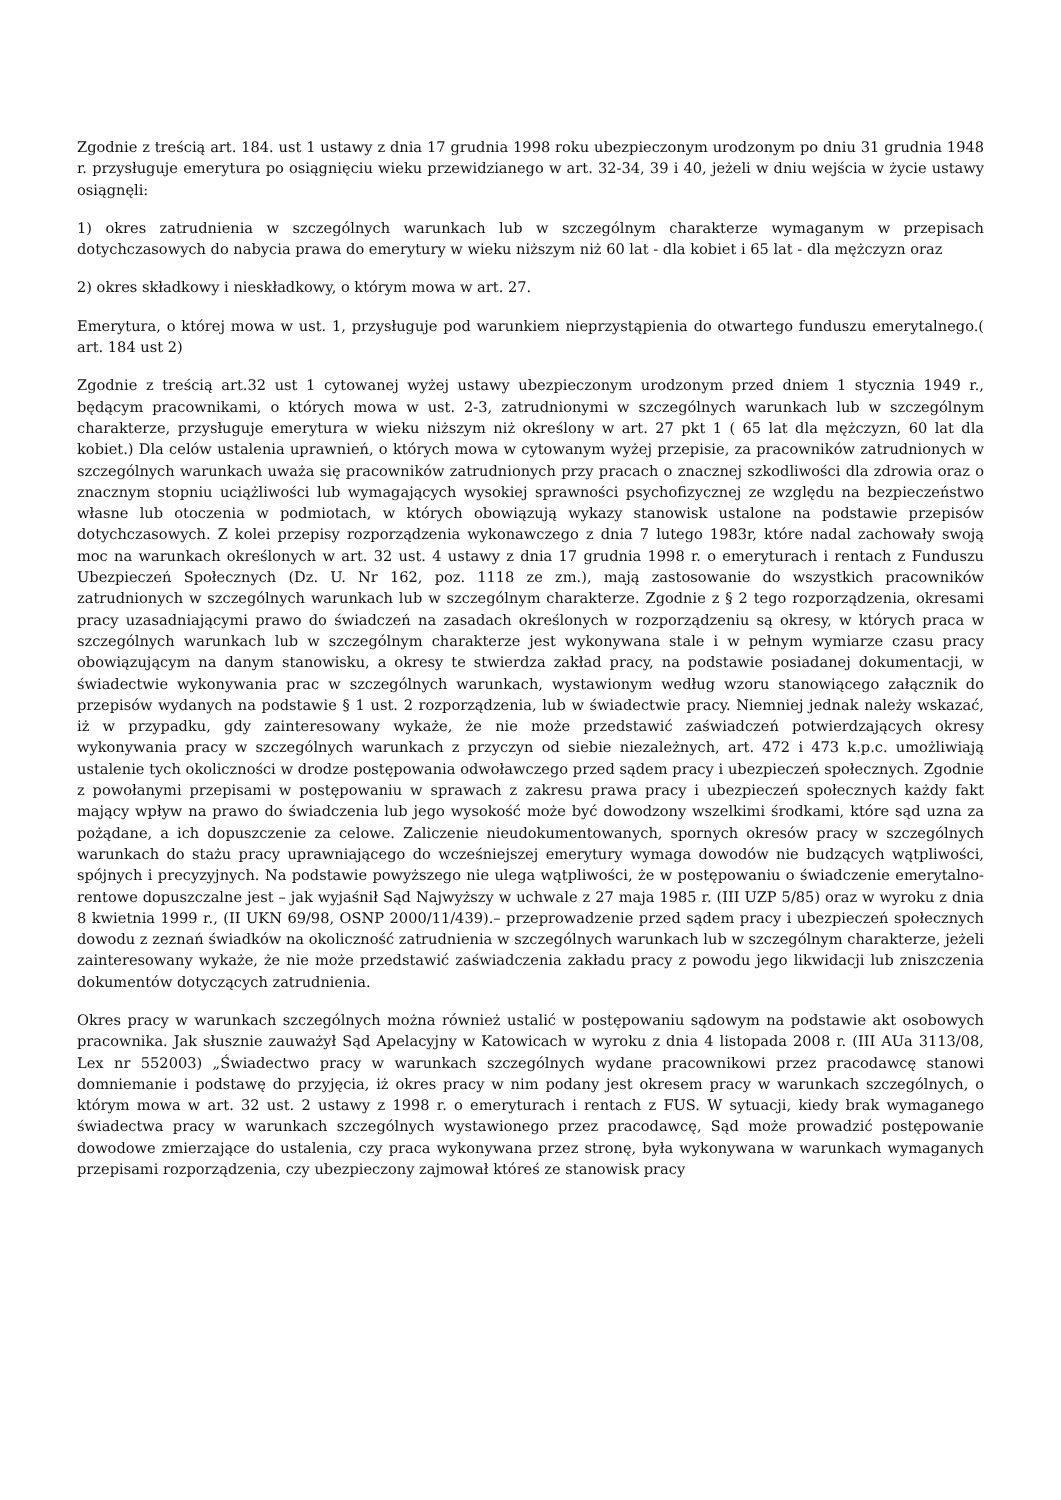Zgodnie z treścią art. 184. ust 1 ustawy z dnia 17 grudnia 1998 roku ubezpieczonym urodzonym po dniu 31 grudnia 1948 r. przysługuje emerytura po osiągnięciu wieku przewidzianego w art. 32-34, 39 i 40, jeżeli w dniu wejścia w życie ustawy osiągnęli:
1) okres zatrudnienia w szczególnych warunkach lub w szczególnym charakterze wymaganym w przepisach dotychczasowych do nabycia prawa do emerytury w wieku niższym niż 60 lat - dla kobiet i 65 lat - dla mężczyzn oraz
2) okres składkowy i nieskładkowy, o którym mowa w art. 27.
Emerytura, o której mowa w ust. 1, przysługuje pod warunkiem nieprzystąpienia do otwartego funduszu emerytalnego.( art. 184 ust 2)
Zgodnie z treścią art.32 ust 1 cytowanej wyżej ustawy ubezpieczonym urodzonym przed dniem 1 stycznia 1949 r., będącym pracownikami, o których mowa w ust. 2-3, zatrudnionymi w szczególnych warunkach lub w szczególnym charakterze, przysługuje emerytura w wieku niższym niż określony w art. 27 pkt 1 ( 65 lat dla mężczyzn, 60 lat dla kobiet.) Dla celów ustalenia uprawnień, o których mowa w cytowanym wyżej przepisie, za pracowników zatrudnionych w szczególnych warunkach uważa się pracowników zatrudnionych przy pracach o znacznej szkodliwości dla zdrowia oraz o znacznym stopniu uciążliwości lub wymagających wysokiej sprawności psychofizycznej ze względu na bezpieczeństwo własne lub otoczenia w podmiotach, w których obowiązują wykazy stanowisk ustalone na podstawie przepisów dotychczasowych. Z kolei przepisy rozporządzenia wykonawczego z dnia 7 lutego 1983r, które nadal zachowały swoją moc na warunkach określonych w art. 32 ust. 4 ustawy z dnia 17 grudnia 1998 r. o emeryturach i rentach z Funduszu Ubezpieczeń Społecznych (Dz. U. Nr 162, poz. 1118 ze zm.), mają zastosowanie do wszystkich pracowników zatrudnionych w szczególnych warunkach lub w szczególnym charakterze. Zgodnie z § 2 tego rozporządzenia, okresami pracy uzasadniającymi prawo do świadczeń na zasadach określonych w rozporządzeniu są okresy, w których praca w szczególnych warunkach lub w szczególnym charakterze jest wykonywana stale i w pełnym wymiarze czasu pracy obowiązującym na danym stanowisku, a okresy te stwierdza zakład pracy, na podstawie posiadanej dokumentacji, w świadectwie wykonywania prac w szczególnych warunkach, wystawionym według wzoru stanowiącego załącznik do przepisów wydanych na podstawie § 1 ust. 2 rozporządzenia, lub w świadectwie pracy. Niemniej jednak należy wskazać, iż w przypadku, gdy zainteresowany wykaże, że nie może przedstawić zaświadczeń potwierdzających okresy wykonywania pracy w szczególnych warunkach z przyczyn od siebie niezależnych, art. 472 i 473 k.p.c. umożliwiają ustalenie tych okoliczności w drodze postępowania odwoławczego przed sądem pracy i ubezpieczeń społecznych. Zgodnie z powołanymi przepisami w postępowaniu w sprawach z zakresu prawa pracy i ubezpieczeń społecznych każdy fakt mający wpływ na prawo do świadczenia lub jego wysokość może być dowodzony wszelkimi środkami, które sąd uzna za pożądane, a ich dopuszczenie za celowe. Zaliczenie nieudokumentowanych, spornych okresów pracy w szczególnych warunkach do stażu pracy uprawniającego do wcześniejszej emerytury wymaga dowodów nie budzących wątpliwości, spójnych i precyzyjnych. Na podstawie powyższego nie ulega wątpliwości, że w postępowaniu o świadczenie emerytalno-rentowe dopuszczalne jest – jak wyjaśnił Sąd Najwyższy w uchwale z 27 maja 1985 r. (III UZP 5/85) oraz w wyroku z dnia 8 kwietnia 1999 r., (II UKN 69/98, OSNP 2000/11/439).– przeprowadzenie przed sądem pracy i ubezpieczeń społecznych dowodu z zeznań świadków na okoliczność zatrudnienia w szczególnych warunkach lub w szczególnym charakterze, jeżeli zainteresowany wykaże, że nie może przedstawić zaświadczenia zakładu pracy z powodu jego likwidacji lub zniszczenia dokumentów dotyczących zatrudnienia.
Okres pracy w warunkach szczególnych można również ustalić w postępowaniu sądowym na podstawie akt osobowych pracownika. Jak słusznie zauważył Sąd Apelacyjny w Katowicach w wyroku z dnia 4 listopada 2008 r. (III AUa 3113/08, Lex nr 552003) „Świadectwo pracy w warunkach szczególnych wydane pracownikowi przez pracodawcę stanowi domniemanie i podstawę do przyjęcia, iż okres pracy w nim podany jest okresem pracy w warunkach szczególnych, o którym mowa w art. 32 ust. 2 ustawy z 1998 r. o emeryturach i rentach z FUS. W sytuacji, kiedy brak wymaganego świadectwa pracy w warunkach szczególnych wystawionego przez pracodawcę, Sąd może prowadzić postępowanie dowodowe zmierzające do ustalenia, czy praca wykonywana przez stronę, była wykonywana w warunkach wymaganych przepisami rozporządzenia, czy ubezpieczony zajmował któreś ze stanowisk pracy